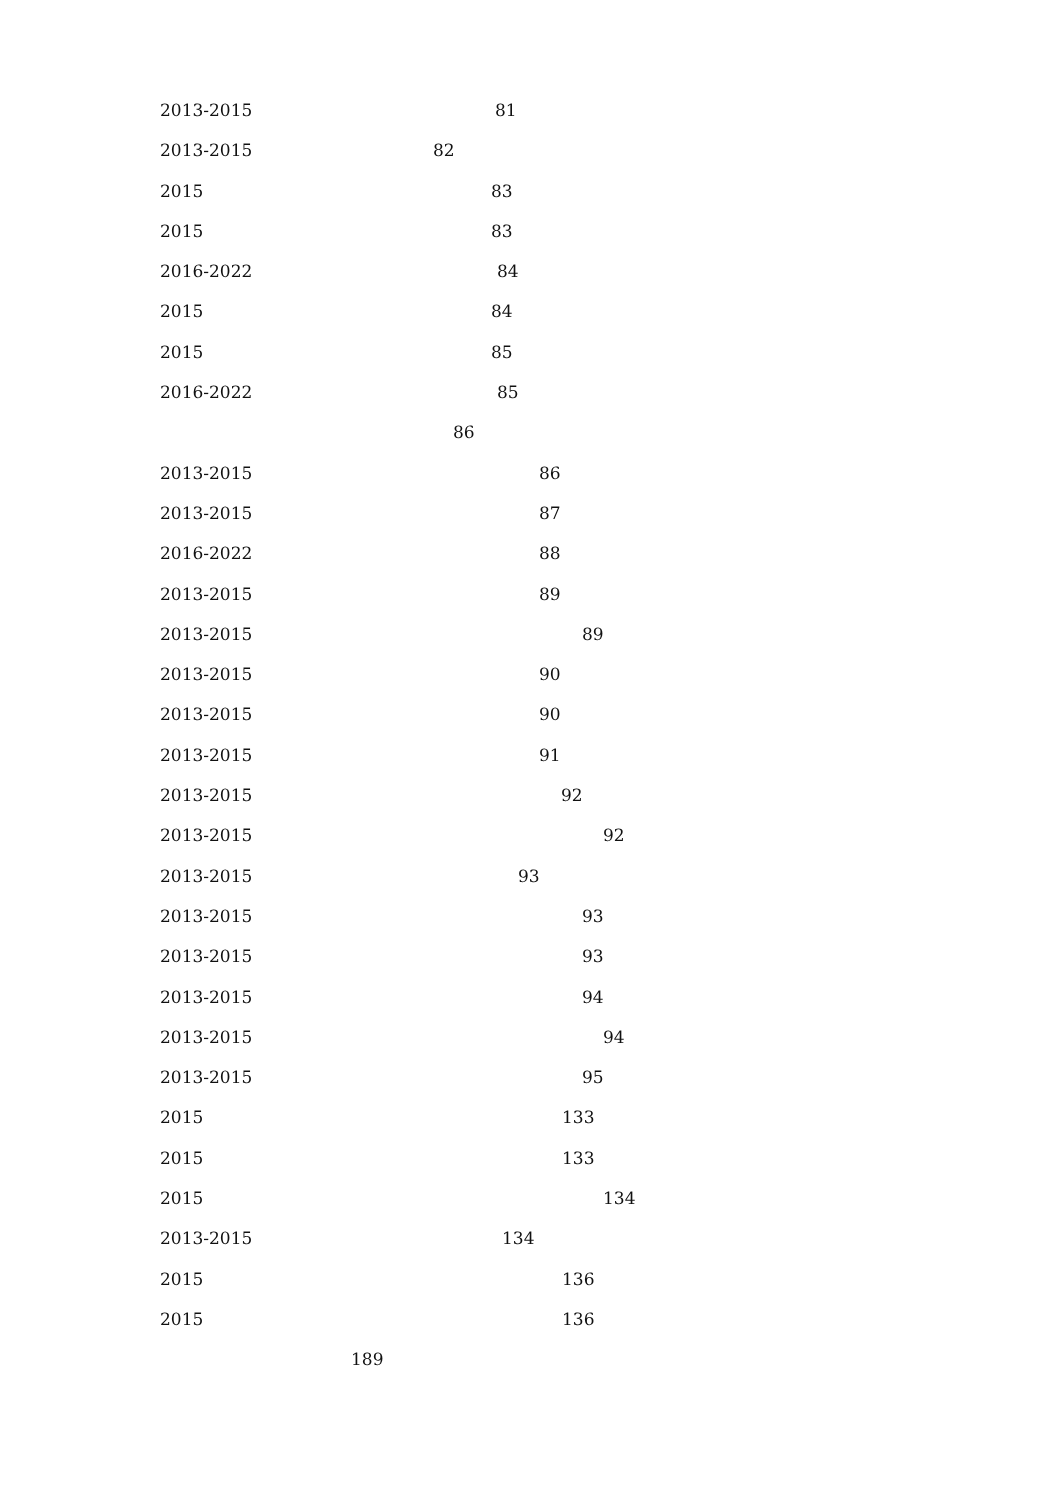2013-2015 81
2013-2015 82
2015 83
2015 83
2016-2022 84
2015 84
2015 85
2016-2022 85
86
2013-2015 86
2013-2015 87
2016-2022 88
2013-2015 89
2013-2015 89
2013-2015 90
2013-2015 90
2013-2015 91
2013-2015 92
2013-2015 92
2013-2015 93
2013-2015 93
2013-2015 93
2013-2015 94
2013-2015 94
2013-2015 95
2015 133
2015 133
2015 134
2013-2015 134
2015 136
2015 136
189